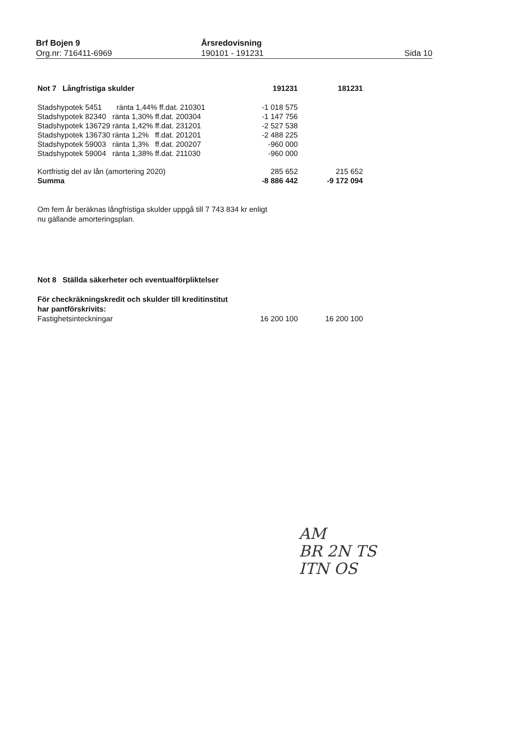Brf Bojen 9
Org.nr: 716411-6969
Årsredovisning
190101 - 191231
Sida 10
| Not 7 Långfristiga skulder | 191231 | 181231 |
| --- | --- | --- |
| Stadshypotek 5451 ränta 1,44% ff.dat. 210301 | -1 018 575 | |
| Stadshypotek 82340 ränta 1,30% ff.dat. 200304 | -1 147 756 | |
| Stadshypotek 136729 ränta 1,42% ff.dat. 231201 | -2 527 538 | |
| Stadshypotek 136730 ränta 1,2% ff.dat. 201201 | -2 488 225 | |
| Stadshypotek 59003 ränta 1,3% ff.dat. 200207 | -960 000 | |
| Stadshypotek 59004 ränta 1,38% ff.dat. 211030 | -960 000 | |
| Kortfristig del av lån (amortering 2020) | 285 652 | 215 652 |
| Summa | -8 886 442 | -9 172 094 |
Om fem år beräknas långfristiga skulder uppgå till 7 743 834 kr enligt
nu gällande amorteringsplan.
Not 8 Ställda säkerheter och eventualförpliktelser
För checkräkningskredit och skulder till kreditinstitut
har pantförskrivits:
| Fastighetsinteckningar | 16 200 100 | 16 200 100 |
AM
BR 2N TS
ITN OS